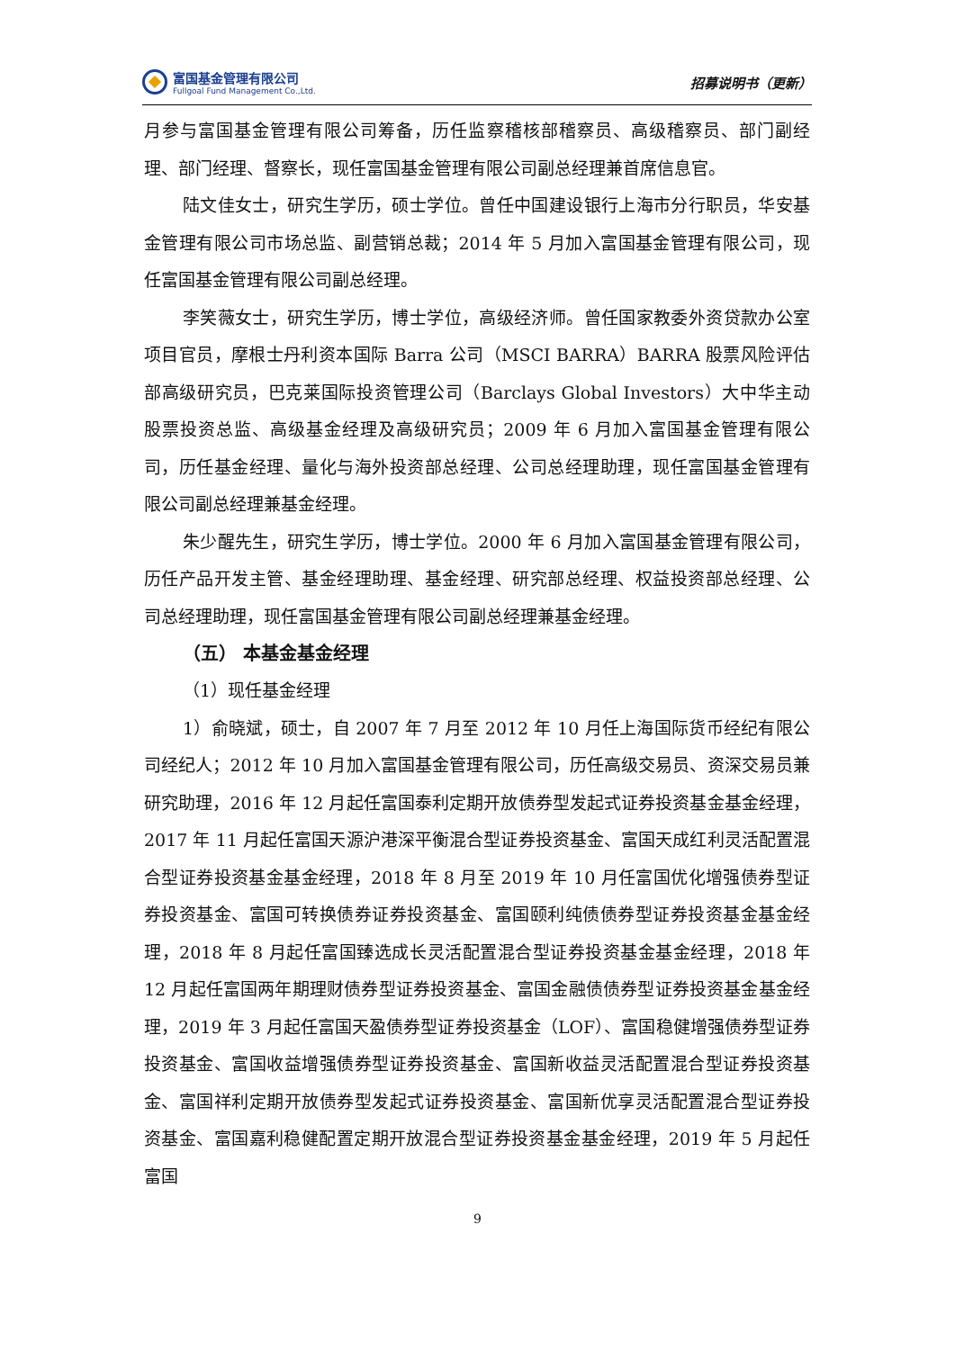富国基金管理有限公司
Fullgoal Fund Management Co.,Ltd.
招募说明书（更新）
月参与富国基金管理有限公司筹备，历任监察稽核部稽察员、高级稽察员、部门副经理、部门经理、督察长，现任富国基金管理有限公司副总经理兼首席信息官。
陆文佳女士，研究生学历，硕士学位。曾任中国建设银行上海市分行职员，华安基金管理有限公司市场总监、副营销总裁；2014 年 5 月加入富国基金管理有限公司，现任富国基金管理有限公司副总经理。
李笑薇女士，研究生学历，博士学位，高级经济师。曾任国家教委外资贷款办公室项目官员，摩根士丹利资本国际 Barra 公司（MSCI BARRA）BARRA 股票风险评估部高级研究员，巴克莱国际投资管理公司（Barclays Global Investors）大中华主动股票投资总监、高级基金经理及高级研究员；2009 年 6 月加入富国基金管理有限公司，历任基金经理、量化与海外投资部总经理、公司总经理助理，现任富国基金管理有限公司副总经理兼基金经理。
朱少醒先生，研究生学历，博士学位。2000 年 6 月加入富国基金管理有限公司，历任产品开发主管、基金经理助理、基金经理、研究部总经理、权益投资部总经理、公司总经理助理，现任富国基金管理有限公司副总经理兼基金经理。
（五） 本基金基金经理
（1）现任基金经理
1）俞晓斌，硕士，自 2007 年 7 月至 2012 年 10 月任上海国际货币经纪有限公司经纪人；2012 年 10 月加入富国基金管理有限公司，历任高级交易员、资深交易员兼研究助理，2016 年 12 月起任富国泰利定期开放债券型发起式证券投资基金基金经理，2017 年 11 月起任富国天源沪港深平衡混合型证券投资基金、富国天成红利灵活配置混合型证券投资基金基金经理，2018 年 8 月至 2019 年 10 月任富国优化增强债券型证券投资基金、富国可转换债券证券投资基金、富国颐利纯债债券型证券投资基金基金经理，2018 年 8 月起任富国臻选成长灵活配置混合型证券投资基金基金经理，2018 年 12 月起任富国两年期理财债券型证券投资基金、富国金融债债券型证券投资基金基金经理，2019 年 3 月起任富国天盈债券型证券投资基金（LOF）、富国稳健增强债券型证券投资基金、富国收益增强债券型证券投资基金、富国新收益灵活配置混合型证券投资基金、富国祥利定期开放债券型发起式证券投资基金、富国新优享灵活配置混合型证券投资基金、富国嘉利稳健配置定期开放混合型证券投资基金基金经理，2019 年 5 月起任富国
9